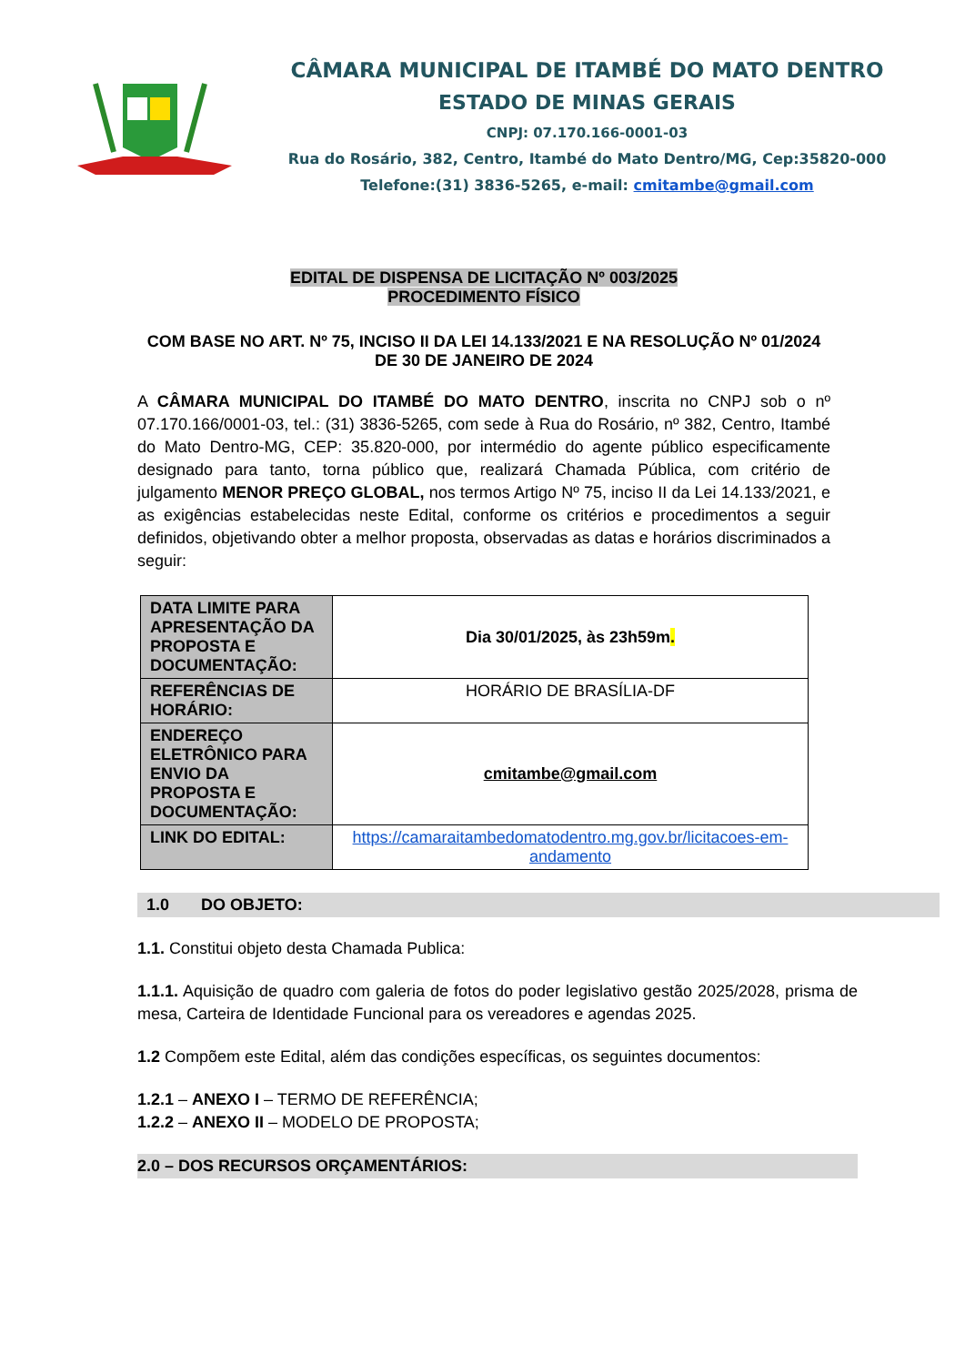CÂMARA MUNICIPAL DE ITAMBÉ DO MATO DENTRO
ESTADO DE MINAS GERAIS
CNPJ: 07.170.166-0001-03
Rua do Rosário, 382, Centro, Itambé do Mato Dentro/MG, Cep:35820-000
Telefone:(31) 3836-5265, e-mail: cmitambe@gmail.com
EDITAL DE DISPENSA DE LICITAÇÃO Nº 003/2025
PROCEDIMENTO FÍSICO
COM BASE NO ART. Nº 75, INCISO II DA LEI 14.133/2021 E NA RESOLUÇÃO Nº 01/2024 DE 30 DE JANEIRO DE 2024
A CÂMARA MUNICIPAL DO ITAMBÉ DO MATO DENTRO, inscrita no CNPJ sob o nº 07.170.166/0001-03, tel.: (31) 3836-5265, com sede à Rua do Rosário, nº 382, Centro, Itambé do Mato Dentro-MG, CEP: 35.820-000, por intermédio do agente público especificamente designado para tanto, torna público que, realizará Chamada Pública, com critério de julgamento MENOR PREÇO GLOBAL, nos termos Artigo Nº 75, inciso II da Lei 14.133/2021, e as exigências estabelecidas neste Edital, conforme os critérios e procedimentos a seguir definidos, objetivando obter a melhor proposta, observadas as datas e horários discriminados a seguir:
| DATA LIMITE PARA APRESENTAÇÃO DA PROPOSTA E DOCUMENTAÇÃO: | Dia 30/01/2025, às 23h59m . |
| REFERÊNCIAS DE HORÁRIO: | HORÁRIO DE BRASÍLIA-DF |
| ENDEREÇO ELETRÔNICO PARA ENVIO DA PROPOSTA E DOCUMENTAÇÃO: | cmitambe@gmail.com |
| LINK DO EDITAL: | https://camaraitambedomatodentro.mg.gov.br/licitacoes-em-andamento |
1.0 DO OBJETO:
1.1. Constitui objeto desta Chamada Publica:
1.1.1. Aquisição de quadro com galeria de fotos do poder legislativo gestão 2025/2028, prisma de mesa, Carteira de Identidade Funcional para os vereadores e agendas 2025.
1.2 Compõem este Edital, além das condições específicas, os seguintes documentos:
1.2.1 – ANEXO I – TERMO DE REFERÊNCIA;
1.2.2 – ANEXO II – MODELO DE PROPOSTA;
2.0 – DOS RECURSOS ORÇAMENTÁRIOS: